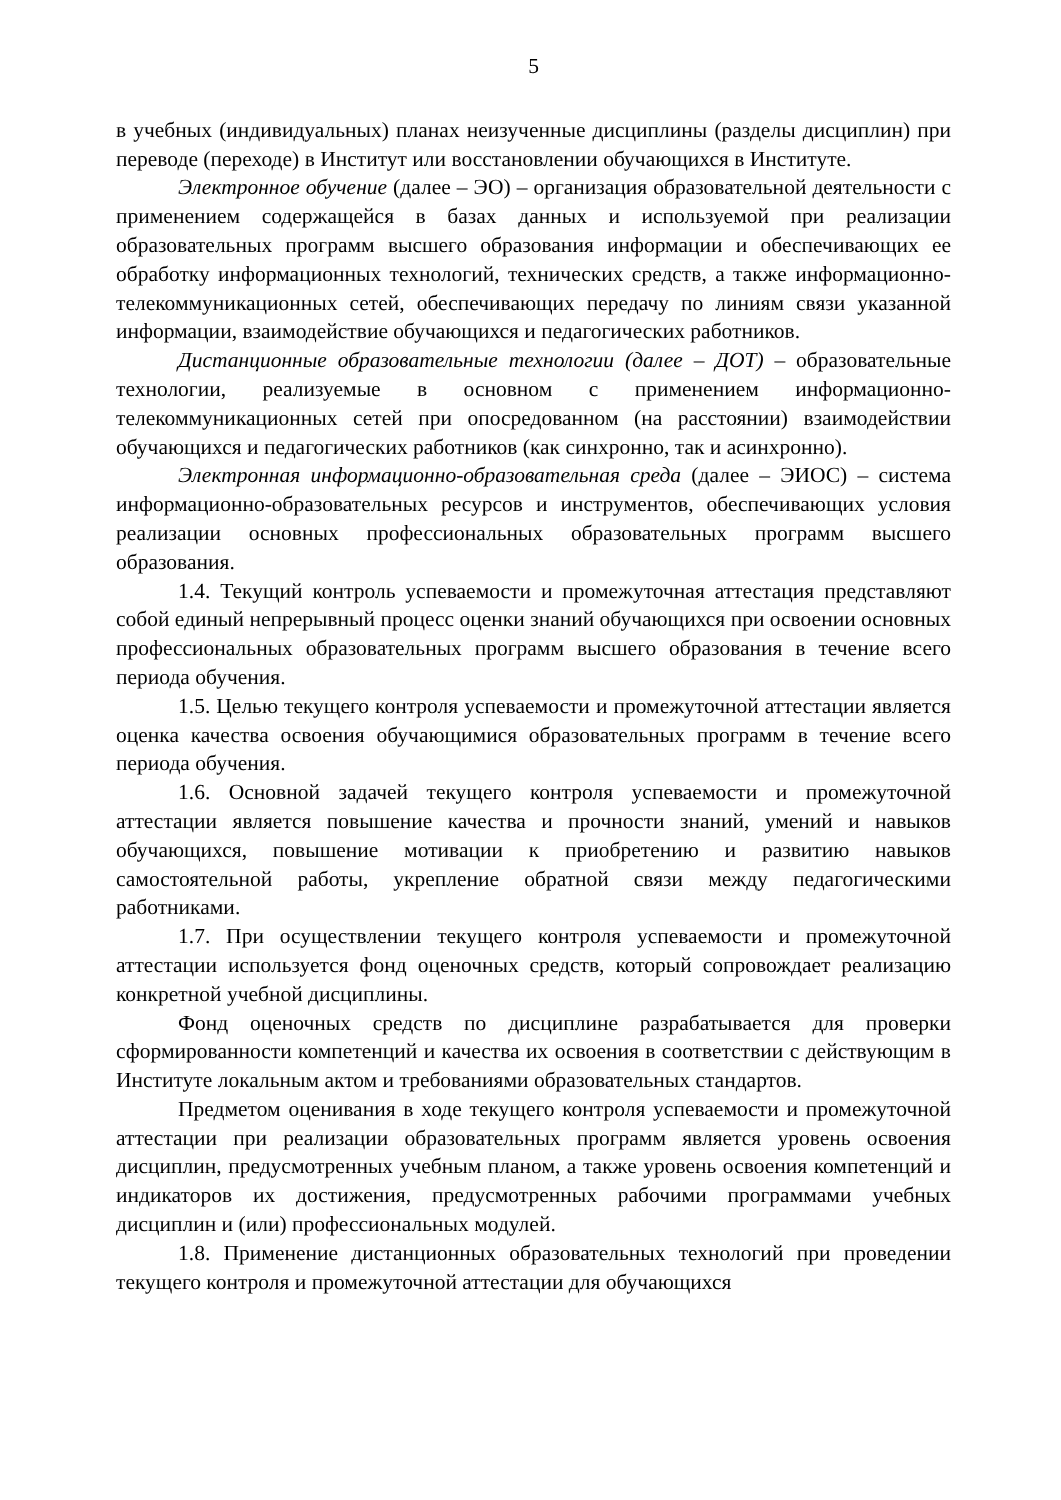5
в учебных (индивидуальных) планах неизученные дисциплины (разделы дисциплин) при переводе (переходе) в Институт или восстановлении обучающихся в Институте.
Электронное обучение (далее – ЭО) – организация образовательной деятельности с применением содержащейся в базах данных и используемой при реализации образовательных программ высшего образования информации и обеспечивающих ее обработку информационных технологий, технических средств, а также информационно- телекоммуникационных сетей, обеспечивающих передачу по линиям связи указанной информации, взаимодействие обучающихся и педагогических работников.
Дистанционные образовательные технологии (далее – ДОТ) – образовательные технологии, реализуемые в основном с применением информационно-телекоммуникационных сетей при опосредованном (на расстоянии) взаимодействии обучающихся и педагогических работников (как синхронно, так и асинхронно).
Электронная информационно-образовательная среда (далее – ЭИОС) – система информационно-образовательных ресурсов и инструментов, обеспечивающих условия реализации основных профессиональных образовательных программ высшего образования.
1.4. Текущий контроль успеваемости и промежуточная аттестация представляют собой единый непрерывный процесс оценки знаний обучающихся при освоении основных профессиональных образовательных программ высшего образования в течение всего периода обучения.
1.5. Целью текущего контроля успеваемости и промежуточной аттестации является оценка качества освоения обучающимися образовательных программ в течение всего периода обучения.
1.6. Основной задачей текущего контроля успеваемости и промежуточной аттестации является повышение качества и прочности знаний, умений и навыков обучающихся, повышение мотивации к приобретению и развитию навыков самостоятельной работы, укрепление обратной связи между педагогическими работниками.
1.7. При осуществлении текущего контроля успеваемости и промежуточной аттестации используется фонд оценочных средств, который сопровождает реализацию конкретной учебной дисциплины.
Фонд оценочных средств по дисциплине разрабатывается для проверки сформированности компетенций и качества их освоения в соответствии с действующим в Институте локальным актом и требованиями образовательных стандартов.
Предметом оценивания в ходе текущего контроля успеваемости и промежуточной аттестации при реализации образовательных программ является уровень освоения дисциплин, предусмотренных учебным планом, а также уровень освоения компетенций и индикаторов их достижения, предусмотренных рабочими программами учебных дисциплин и (или) профессиональных модулей.
1.8. Применение дистанционных образовательных технологий при проведении текущего контроля и промежуточной аттестации для обучающихся